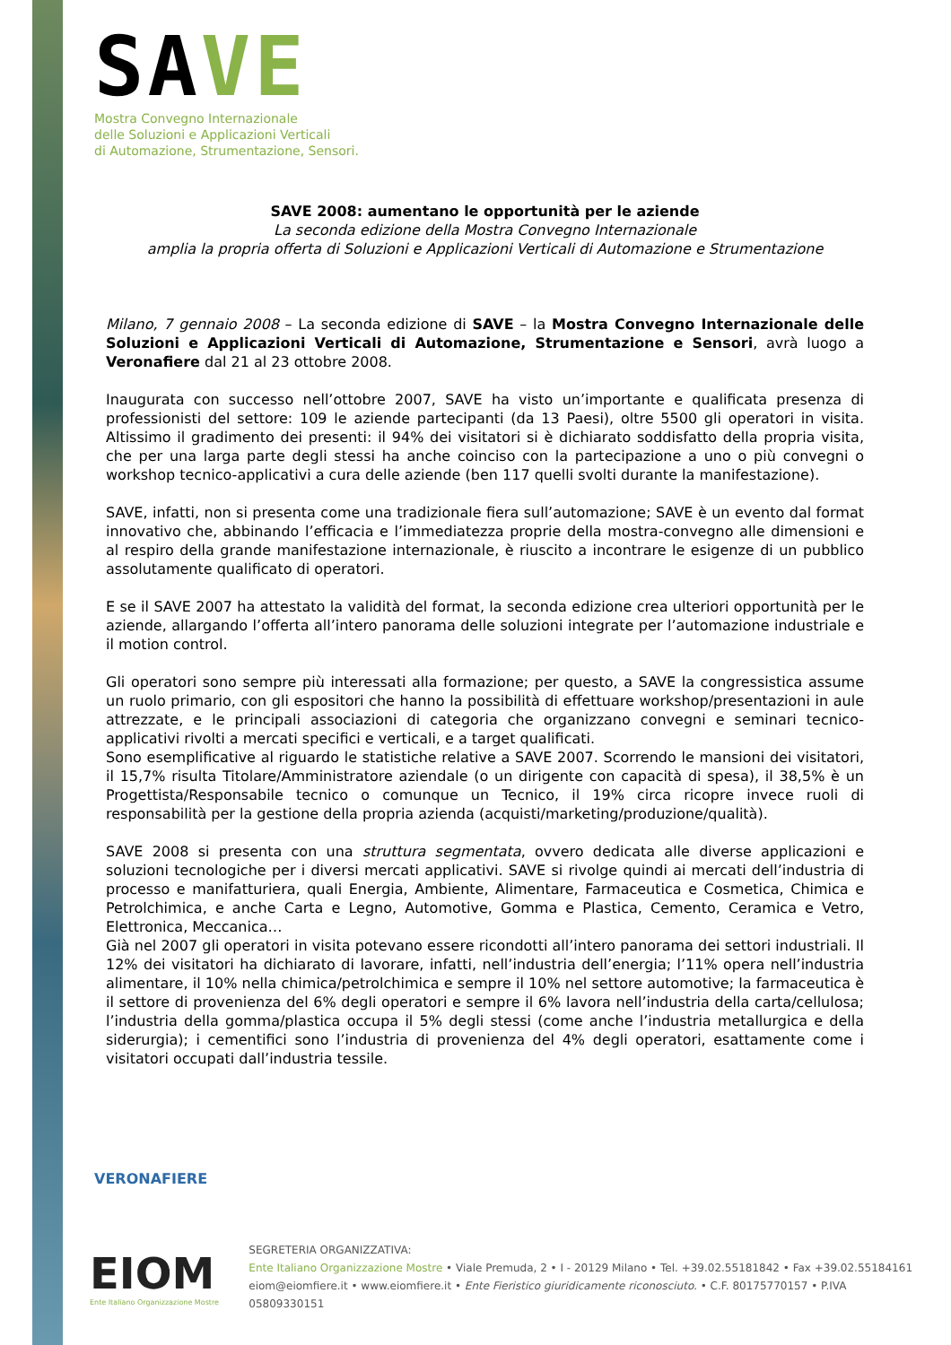SAVE
Mostra Convegno Internazionale
delle Soluzioni e Applicazioni Verticali
di Automazione, Strumentazione, Sensori.
SAVE 2008: aumentano le opportunità per le aziende
La seconda edizione della Mostra Convegno Internazionale
amplia la propria offerta di Soluzioni e Applicazioni Verticali di Automazione e Strumentazione
Milano, 7 gennaio 2008 – La seconda edizione di SAVE – la Mostra Convegno Internazionale delle Soluzioni e Applicazioni Verticali di Automazione, Strumentazione e Sensori, avrà luogo a Veronafiere dal 21 al 23 ottobre 2008.
Inaugurata con successo nell’ottobre 2007, SAVE ha visto un’importante e qualificata presenza di professionisti del settore: 109 le aziende partecipanti (da 13 Paesi), oltre 5500 gli operatori in visita. Altissimo il gradimento dei presenti: il 94% dei visitatori si è dichiarato soddisfatto della propria visita, che per una larga parte degli stessi ha anche coinciso con la partecipazione a uno o più convegni o workshop tecnico-applicativi a cura delle aziende (ben 117 quelli svolti durante la manifestazione).
SAVE, infatti, non si presenta come una tradizionale fiera sull’automazione; SAVE è un evento dal format innovativo che, abbinando l’efficacia e l’immediatezza proprie della mostra-convegno alle dimensioni e al respiro della grande manifestazione internazionale, è riuscito a incontrare le esigenze di un pubblico assolutamente qualificato di operatori.
E se il SAVE 2007 ha attestato la validità del format, la seconda edizione crea ulteriori opportunità per le aziende, allargando l’offerta all’intero panorama delle soluzioni integrate per l’automazione industriale e il motion control.
Gli operatori sono sempre più interessati alla formazione; per questo, a SAVE la congressistica assume un ruolo primario, con gli espositori che hanno la possibilità di effettuare workshop/presentazioni in aule attrezzate, e le principali associazioni di categoria che organizzano convegni e seminari tecnico-applicativi rivolti a mercati specifici e verticali, e a target qualificati.
Sono esemplificative al riguardo le statistiche relative a SAVE 2007. Scorrendo le mansioni dei visitatori, il 15,7% risulta Titolare/Amministratore aziendale (o un dirigente con capacità di spesa), il 38,5% è un Progettista/Responsabile tecnico o comunque un Tecnico, il 19% circa ricopre invece ruoli di responsabilità per la gestione della propria azienda (acquisti/marketing/produzione/qualità).
SAVE 2008 si presenta con una struttura segmentata, ovvero dedicata alle diverse applicazioni e soluzioni tecnologiche per i diversi mercati applicativi. SAVE si rivolge quindi ai mercati dell’industria di processo e manifatturiera, quali Energia, Ambiente, Alimentare, Farmaceutica e Cosmetica, Chimica e Petrolchimica, e anche Carta e Legno, Automotive, Gomma e Plastica, Cemento, Ceramica e Vetro, Elettronica, Meccanica…
Già nel 2007 gli operatori in visita potevano essere ricondotti all’intero panorama dei settori industriali. Il 12% dei visitatori ha dichiarato di lavorare, infatti, nell’industria dell’energia; l’11% opera nell’industria alimentare, il 10% nella chimica/petrolchimica e sempre il 10% nel settore automotive; la farmaceutica è il settore di provenienza del 6% degli operatori e sempre il 6% lavora nell’industria della carta/cellulosa; l’industria della gomma/plastica occupa il 5% degli stessi (come anche l’industria metallurgica e della siderurgia); i cementifici sono l’industria di provenienza del 4% degli operatori, esattamente come i visitatori occupati dall’industria tessile.
VERONAFIERE
EIOM
Ente Italiano Organizzazione Mostre
SEGRETERIA ORGANIZZATIVA:
Ente Italiano Organizzazione Mostre • Viale Premuda, 2 • I - 20129 Milano • Tel. +39.02.55181842 • Fax +39.02.55184161
eiom@eiomfiere.it • www.eiomfiere.it • Ente Fieristico giuridicamente riconosciuto. • C.F. 80175770157 • P.IVA 05809330151